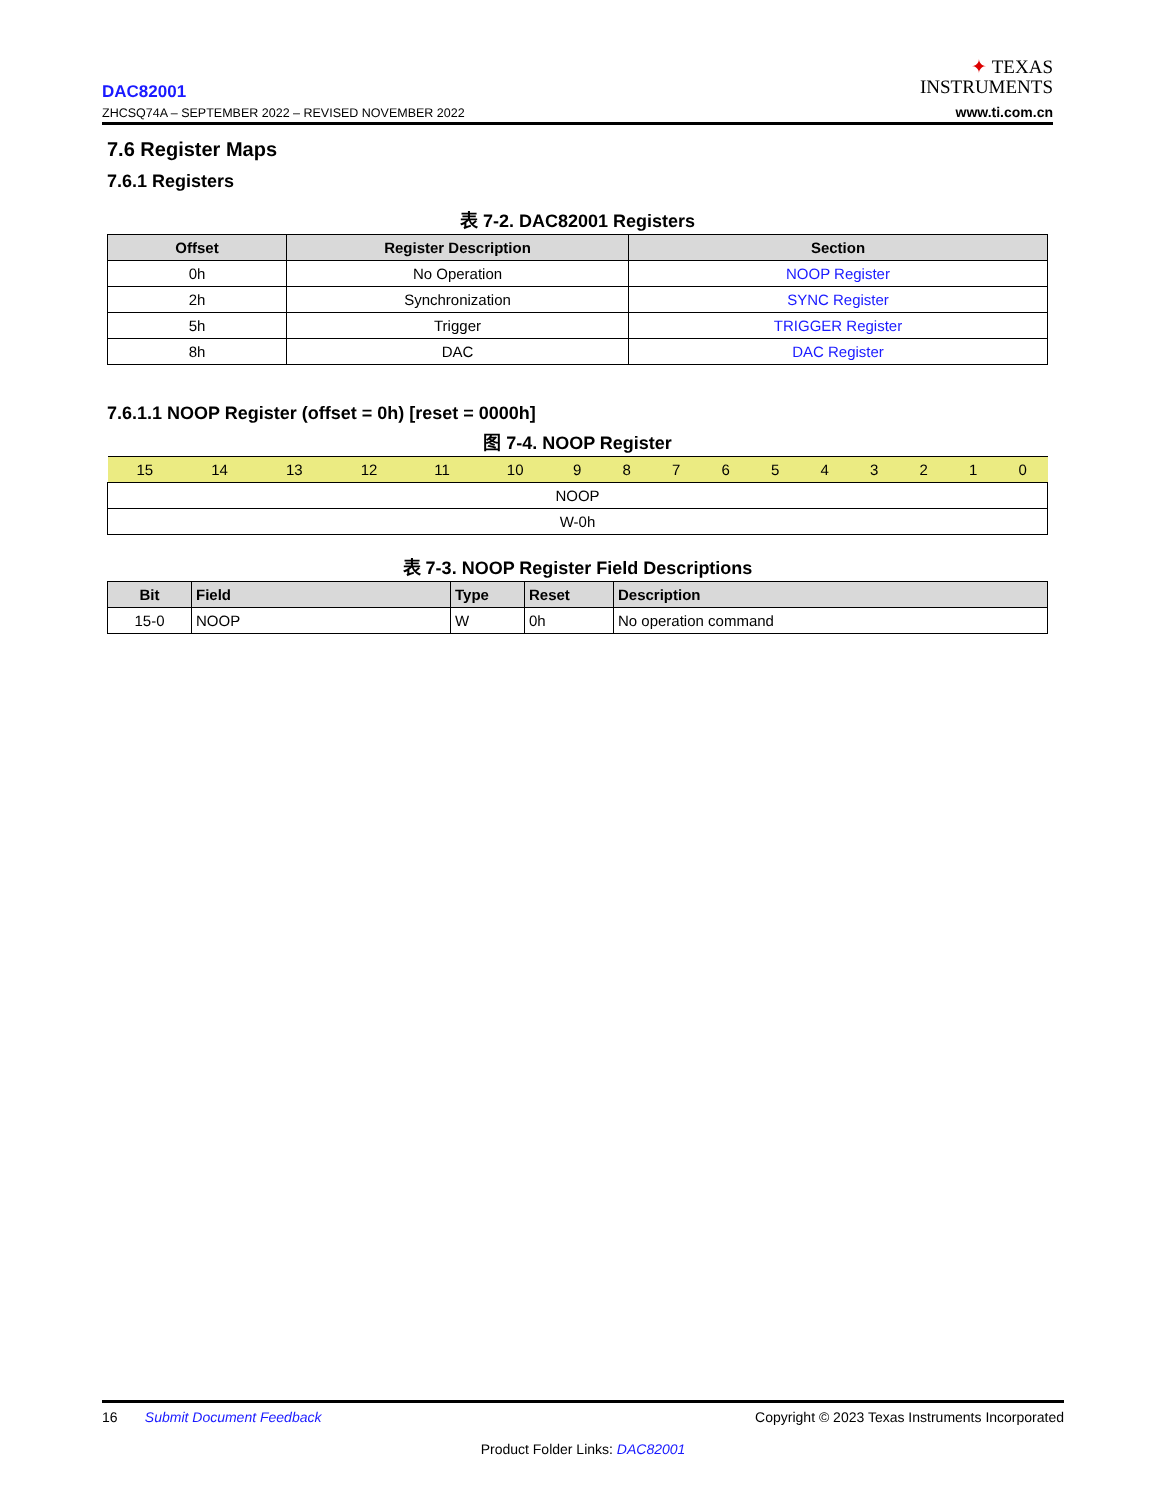DAC82001
ZHCSQ74A – SEPTEMBER 2022 – REVISED NOVEMBER 2022
✦ TEXAS
INSTRUMENTS
www.ti.com.cn
7.6 Register Maps
7.6.1 Registers
表 7-2. DAC82001 Registers
| Offset | Register Description | Section |
| --- | --- | --- |
| 0h | No Operation | NOOP Register |
| 2h | Synchronization | SYNC Register |
| 5h | Trigger | TRIGGER Register |
| 8h | DAC | DAC Register |
7.6.1.1 NOOP Register (offset = 0h) [reset = 0000h]
图 7-4. NOOP Register
| 15 | 14 | 13 | 12 | 11 | 10 | 9 | 8 | 7 | 6 | 5 | 4 | 3 | 2 | 1 | 0 |
| NOOP | | | | | | | | | | | | | | | |
| W-0h | | | | | | | | | | | | | | | |
表 7-3. NOOP Register Field Descriptions
| Bit | Field | Type | Reset | Description |
| --- | --- | --- | --- | --- |
| 15-0 | NOOP | W | 0h | No operation command |
16 Submit Document Feedback Copyright © 2023 Texas Instruments Incorporated
Product Folder Links: DAC82001